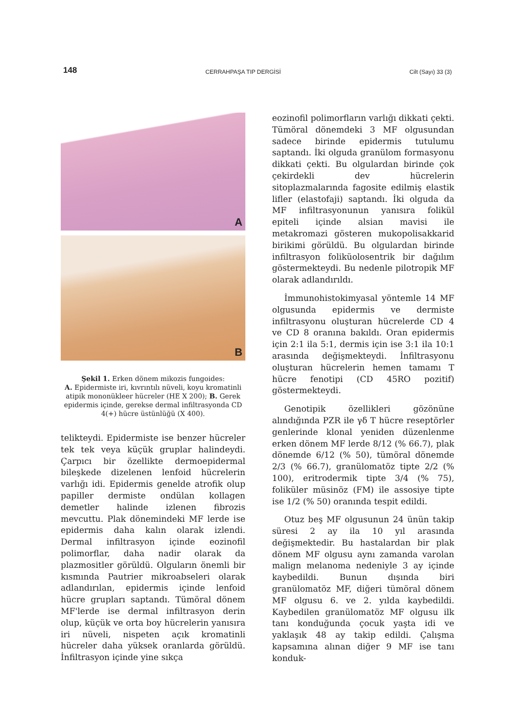148 CERRAHPAŞA TIP DERGİSİ Cilt (Sayı) 33 (3)
A
B
Şekil 1. Erken dönem mikozis fungoides:
A. Epidermiste iri, kıvrıntılı nüveli, koyu kromatinli atipik mononükleer hücreler (HE X 200); B. Gerek epidermis içinde, gerekse dermal infiltrasyonda CD 4(+) hücre üstünlüğü (X 400).
telikteydi. Epidermiste ise benzer hücreler tek tek veya küçük gruplar halindeydi. Çarpıcı bir özellikte dermoepidermal bileşkede dizelenen lenfoid hücrelerin varlığı idi. Epidermis genelde atrofik olup papiller dermiste ondülan kollagen demetler halinde izlenen fibrozis mevcuttu. Plak dönemindeki MF lerde ise epidermis daha kalın olarak izlendi. Dermal infiltrasyon içinde eozinofil polimorflar, daha nadir olarak da plazmositler görüldü. Olguların önemli bir kısmında Pautrier mikroabseleri olarak adlandırılan, epidermis içinde lenfoid hücre grupları saptandı. Tümöral dönem MF'lerde ise dermal infiltrasyon derin olup, küçük ve orta boy hücrelerin yanısıra iri nüveli, nispeten açık kromatinli hücreler daha yüksek oranlarda görüldü. İnfiltrasyon içinde yine sıkça
eozinofil polimorfların varlığı dikkati çekti. Tümöral dönemdeki 3 MF olgusundan sadece birinde epidermis tutulumu saptandı. İki olguda granülom formasyonu dikkati çekti. Bu olgulardan birinde çok çekirdekli dev hücrelerin sitoplazmalarında fagosite edilmiş elastik lifler (elastofaji) saptandı. İki olguda da MF infiltrasyonunun yanısıra folikül epiteli içinde alsian mavisi ile metakromazi gösteren mukopolisakkarid birikimi görüldü. Bu olgulardan birinde infiltrasyon foliküolosentrik bir dağılım göstermekteydi. Bu nedenle pilotropik MF olarak adlandırıldı.
İmmunohistokimyasal yöntemle 14 MF olgusunda epidermis ve dermiste infiltrasyonu oluşturan hücrelerde CD 4 ve CD 8 oranına bakıldı. Oran epidermis için 2:1 ila 5:1, dermis için ise 3:1 ila 10:1 arasında değişmekteydi. İnfiltrasyonu oluşturan hücrelerin hemen tamamı T hücre fenotipi (CD 45RO pozitif) göstermekteydi.
Genotipik özellikleri gözönüne alındığında PZR ile γδ T hücre reseptörler genlerinde klonal yeniden düzenlenme erken dönem MF lerde 8/12 (% 66.7), plak dönemde 6/12 (% 50), tümöral dönemde 2/3 (% 66.7), granülomatöz tipte 2/2 (% 100), eritrodermik tipte 3/4 (% 75), foliküler müsinöz (FM) ile assosiye tipte ise 1/2 (% 50) oranında tespit edildi.
Otuz beş MF olgusunun 24 ünün takip süresi 2 ay ila 10 yıl arasında değişmektedir. Bu hastalardan bir plak dönem MF olgusu aynı zamanda varolan malign melanoma nedeniyle 3 ay içinde kaybedildi. Bunun dışında biri granülomatöz MF, diğeri tümöral dönem MF olgusu 6. ve 2. yılda kaybedildi. Kaybedilen granülomatöz MF olgusu ilk tanı konduğunda çocuk yaşta idi ve yaklaşık 48 ay takip edildi. Çalışma kapsamına alınan diğer 9 MF ise tanı konduk-